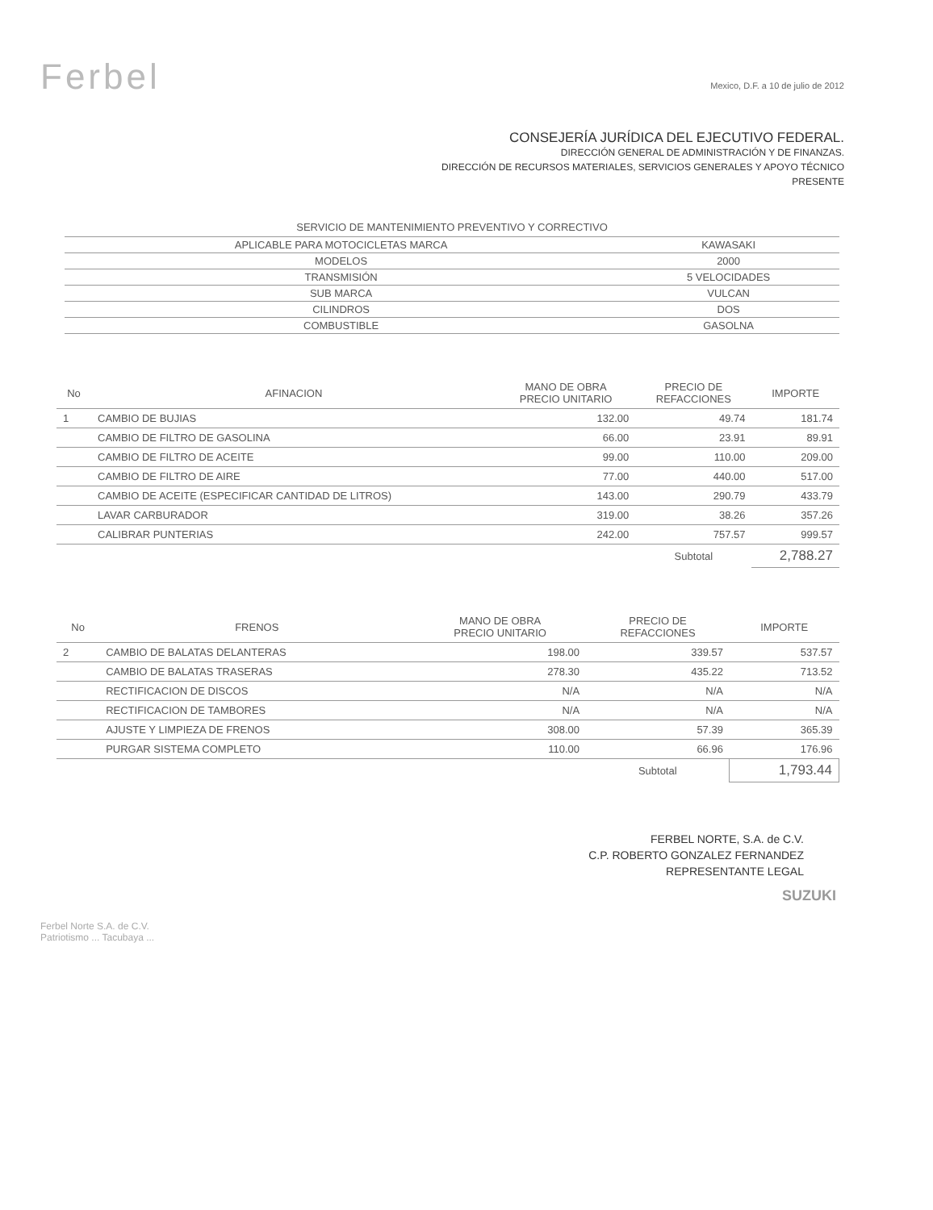Ferbel
Mexico, D.F. a 10 de julio de 2012
CONSEJERÍA JURÍDICA DEL EJECUTIVO FEDERAL.
DIRECCIÓN GENERAL DE ADMINISTRACIÓN Y DE FINANZAS.
DIRECCIÓN DE RECURSOS MATERIALES, SERVICIOS GENERALES Y APOYO TÉCNICO
PRESENTE
| SERVICIO DE MANTENIMIENTO PREVENTIVO Y CORRECTIVO | |
| --- | --- |
| APLICABLE PARA MOTOCICLETAS MARCA | KAWASAKI |
| MODELOS | 2000 |
| TRANSMISIÓN | 5 VELOCIDADES |
| SUB MARCA | VULCAN |
| CILINDROS | DOS |
| COMBUSTIBLE | GASOLNA |
| No | AFINACION | MANO DE OBRA PRECIO UNITARIO | PRECIO DE REFACCIONES | IMPORTE |
| --- | --- | --- | --- | --- |
| 1 | CAMBIO DE BUJIAS | 132.00 | 49.74 | 181.74 |
| | CAMBIO DE FILTRO DE GASOLINA | 66.00 | 23.91 | 89.91 |
| | CAMBIO DE FILTRO DE ACEITE | 99.00 | 110.00 | 209.00 |
| | CAMBIO DE FILTRO DE AIRE | 77.00 | 440.00 | 517.00 |
| | CAMBIO DE ACEITE (ESPECIFICAR CANTIDAD DE LITROS) | 143.00 | 290.79 | 433.79 |
| | LAVAR CARBURADOR | 319.00 | 38.26 | 357.26 |
| | CALIBRAR PUNTERIAS | 242.00 | 757.57 | 999.57 |
| | | | Subtotal | 2,788.27 |
| No | FRENOS | MANO DE OBRA PRECIO UNITARIO | PRECIO DE REFACCIONES | IMPORTE |
| --- | --- | --- | --- | --- |
| 2 | CAMBIO DE BALATAS DELANTERAS | 198.00 | 339.57 | 537.57 |
| | CAMBIO DE BALATAS TRASERAS | 278.30 | 435.22 | 713.52 |
| | RECTIFICACION DE DISCOS | N/A | N/A | N/A |
| | RECTIFICACION DE TAMBORES | N/A | N/A | N/A |
| | AJUSTE Y LIMPIEZA DE FRENOS | 308.00 | 57.39 | 365.39 |
| | PURGAR SISTEMA COMPLETO | 110.00 | 66.96 | 176.96 |
| | | | Subtotal | 1,793.44 |
FERBEL NORTE, S.A. de C.V.
C.P. ROBERTO GONZALEZ FERNANDEZ
REPRESENTANTE LEGAL
SUZUKI
Ferbel Norte S.A. de C.V.
Patriotismo ... Tacubaya ...